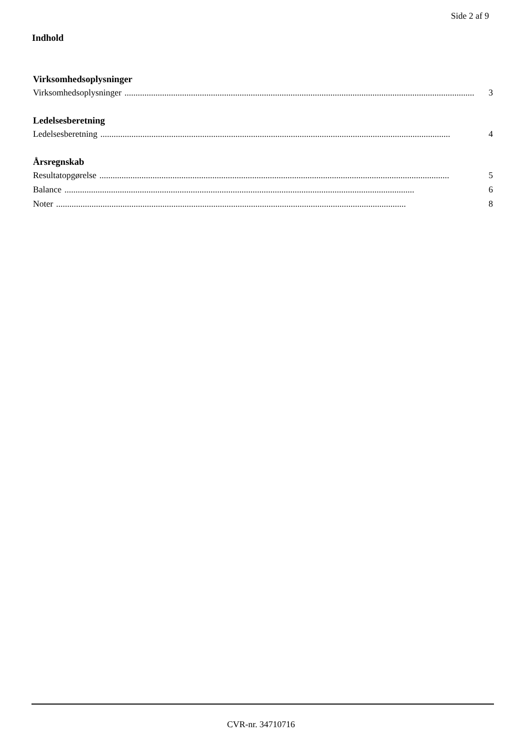Side 2 af 9
Indhold
Virksomhedsoplysninger
Virksomhedsoplysninger.............................................................................................................................................................. 3
Ledelsesberetning
Ledelsesberetning.............................................................................................................................................................. 4
Årsregnskab
Resultatopgørelse.............................................................................................................................................................. 5
Balance.............................................................................................................................................................. 6
Noter.............................................................................................................................................................. 8
CVR-nr. 34710716